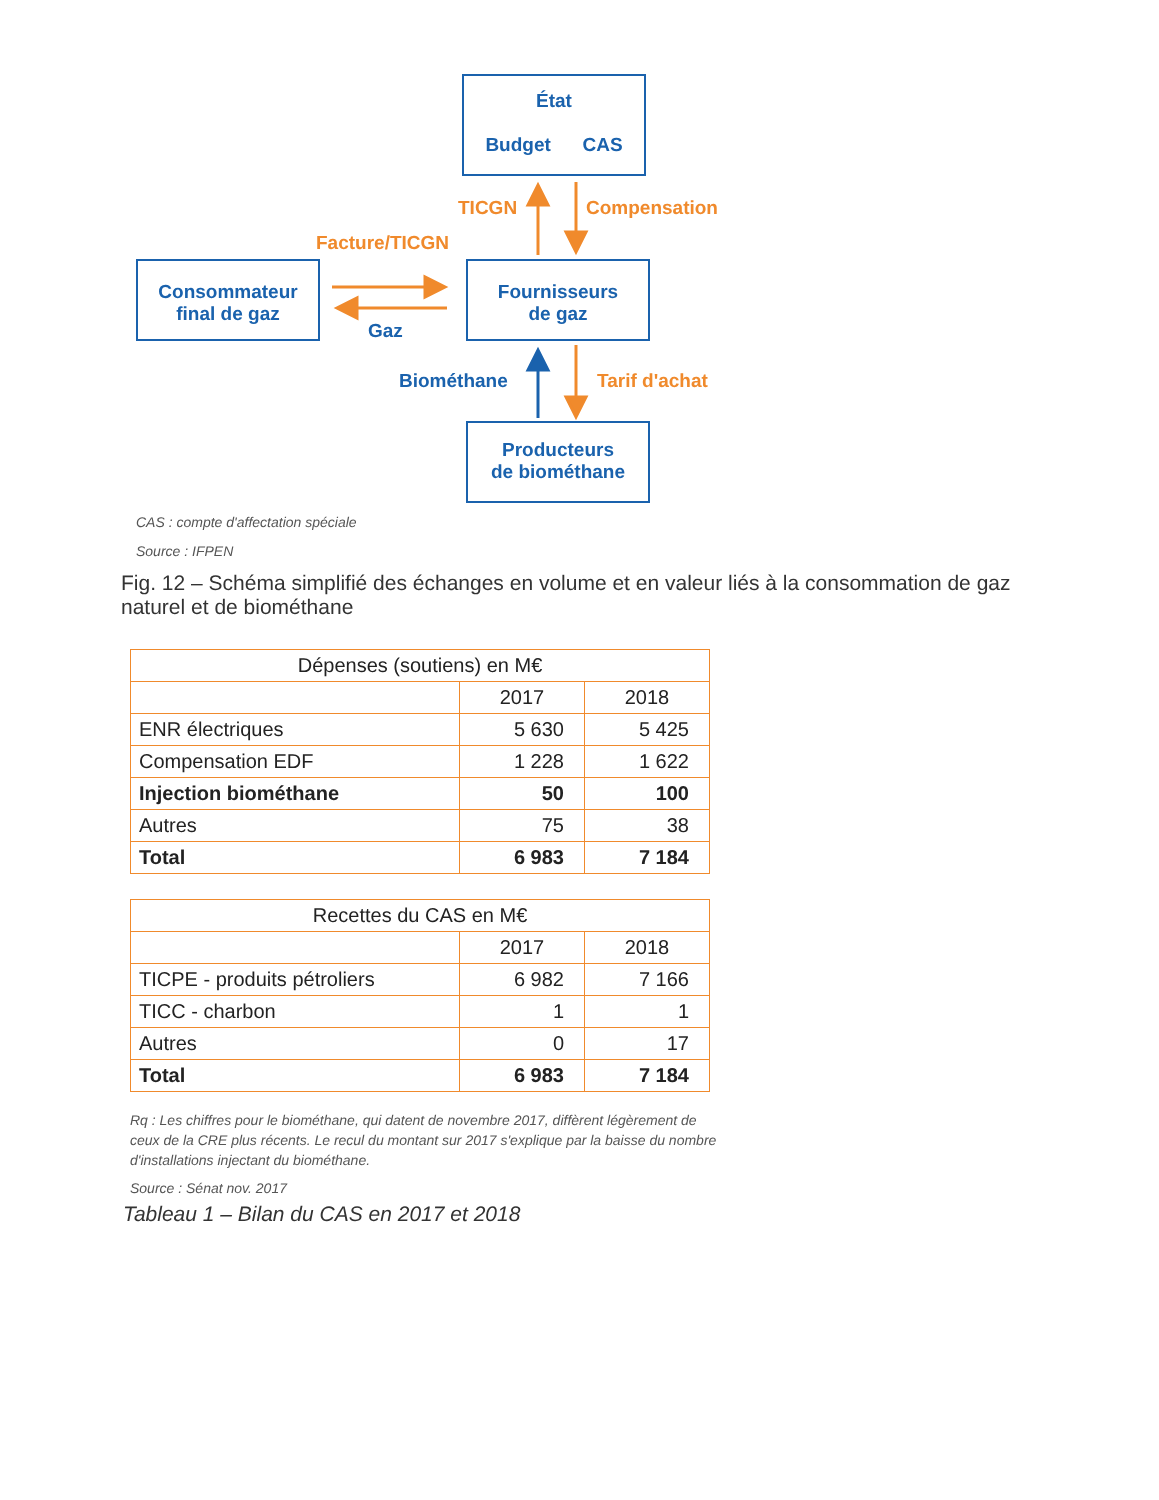État
Budget CAS
Consommateur
final de gaz
Fournisseurs
de gaz
Producteurs
de biométhane
TICGN Compensation
Facture/TICGN
Gaz
Biométhane Tarif d'achat
CAS : compte d'affectation spéciale
Source : IFPEN
Fig. 12 – Schéma simplifié des échanges en volume et en valeur liés à la consommation de gaz naturel et de biométhane
| Dépenses (soutiens) en M€ | | |
| | 2017 | 2018 |
| ENR électriques | 5 630 | 5 425 |
| Compensation EDF | 1 228 | 1 622 |
| Injection biométhane | 50 | 100 |
| Autres | 75 | 38 |
| Total | 6 983 | 7 184 |
| Recettes du CAS en M€ | | |
| | 2017 | 2018 |
| TICPE - produits pétroliers | 6 982 | 7 166 |
| TICC - charbon | 1 | 1 |
| Autres | 0 | 17 |
| Total | 6 983 | 7 184 |
Rq : Les chiffres pour le biométhane, qui datent de novembre 2017, diffèrent légèrement de ceux de la CRE plus récents. Le recul du montant sur 2017 s'explique par la baisse du nombre d'installations injectant du biométhane.
Source : Sénat nov. 2017
Tableau 1 – Bilan du CAS en 2017 et 2018